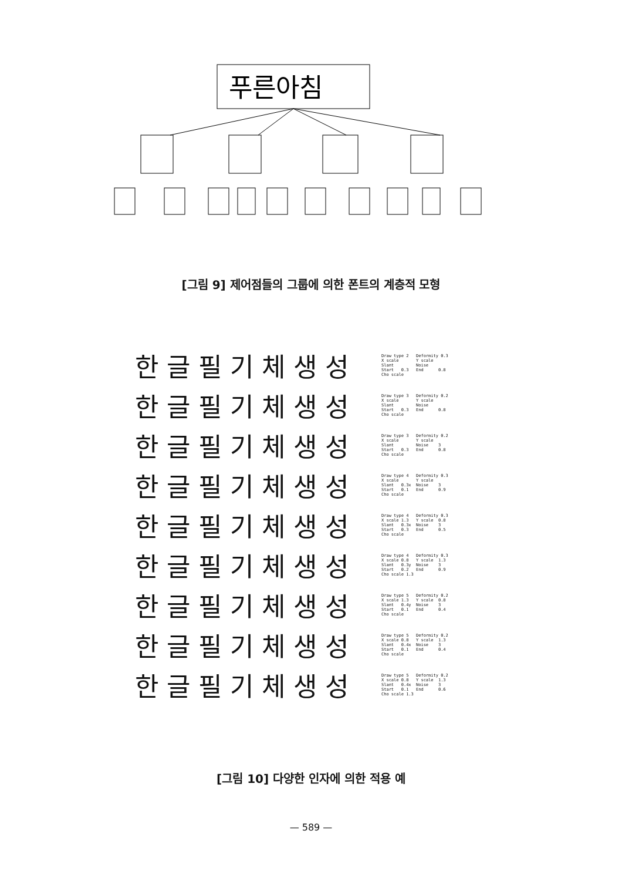푸른아침
[그림 9] 제어점들의 그룹에 의한 폰트의 계층적 모형
한글필기체생성
Draw type 2 Deformity 0.3 X scale Y scale Slant Noise Start 0.3 End 0.8 Cho scale
한글필기체생성
Draw type 3 Deformity 0.2 X scale Y scale Slant Noise Start 0.3 End 0.8 Cho scale
한글필기체생성
Draw type 3 Deformity 0.2 X scale Y scale Slant Noise 3 Start 0.3 End 0.8 Cho scale
한글필기체생성
Draw type 4 Deformity 0.3 X scale Y scale Slant 0.3x Noise 3 Start 0.1 End 0.9 Cho scale
한글필기체생성
Draw type 4 Deformity 0.3 X scale 1.3 Y scale 0.8 Slant 0.3x Noise 3 Start 0.3 End 0.5 Cho scale
한글필기체생성
Draw type 4 Deformity 0.3 X scale 0.8 Y scale 1.3 Slant 0.3y Noise 3 Start 0.2 End 0.9 Cho scale 1.3
한글필기체생성
Draw type 5 Deformity 0.2 X scale 1.3 Y scale 0.8 Slant 0.4y Noise 3 Start 0.1 End 0.4 Cho scale
한글필기체생성
Draw type 5 Deformity 0.2 X scale 0.8 Y scale 1.3 Slant 0.4x Noise 3 Start 0.1 End 0.4 Cho scale
한글필기체생성
Draw type 5 Deformity 0.2 X scale 0.8 Y scale 1.3 Slant 0.4x Noise 3 Start 0.1 End 0.6 Cho scale 1.3
[그림 10] 다양한 인자에 의한 적용 예
— 589 —